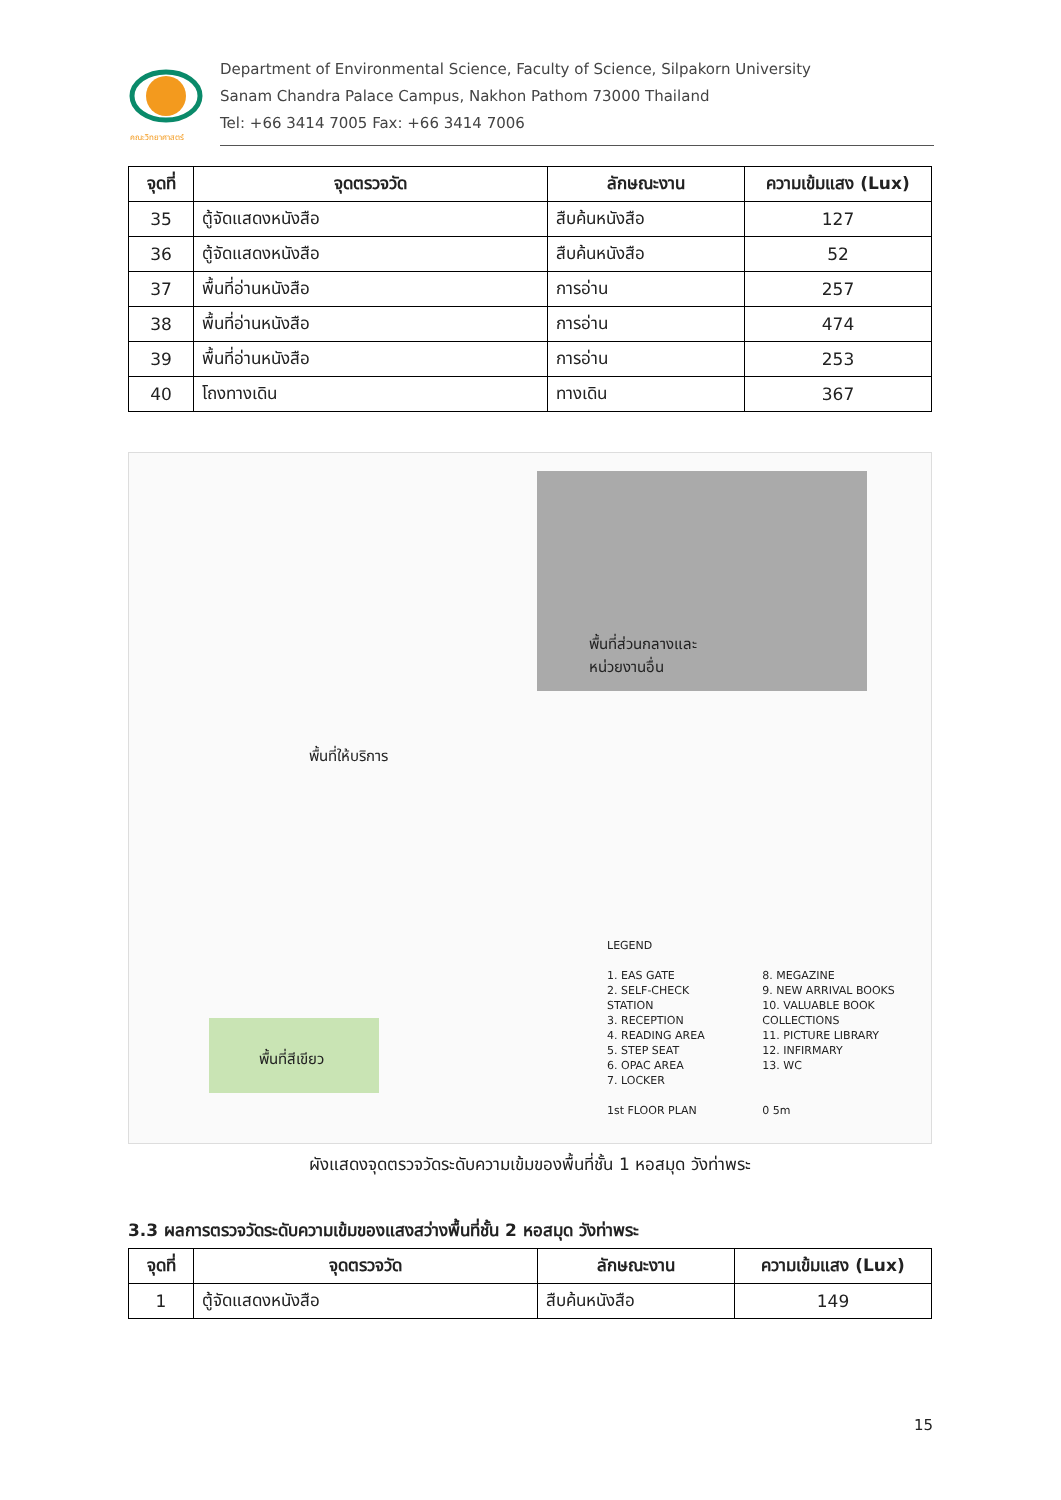คณะวิทยาศาสตร์
Department of Environmental Science, Faculty of Science, Silpakorn University
Sanam Chandra Palace Campus, Nakhon Pathom 73000 Thailand
Tel: +66 3414 7005 Fax: +66 3414 7006
| จุดที่ | จุดตรวจวัด | ลักษณะงาน | ความเข้มแสง (Lux) |
| --- | --- | --- | --- |
| 35 | ตู้จัดแสดงหนังสือ | สืบค้นหนังสือ | 127 |
| 36 | ตู้จัดแสดงหนังสือ | สืบค้นหนังสือ | 52 |
| 37 | พื้นที่อ่านหนังสือ | การอ่าน | 257 |
| 38 | พื้นที่อ่านหนังสือ | การอ่าน | 474 |
| 39 | พื้นที่อ่านหนังสือ | การอ่าน | 253 |
| 40 | โถงทางเดิน | ทางเดิน | 367 |
พื้นที่ส่วนกลางและ
หน่วยงานอื่น
พื้นที่ให้บริการ
พื้นที่สีเขียว
LEGEND
1. EAS GATE
2. SELF-CHECK STATION
3. RECEPTION
4. READING AREA
5. STEP SEAT
6. OPAC AREA
7. LOCKER
1st FLOOR PLAN
8. MEGAZINE
9. NEW ARRIVAL BOOKS
10. VALUABLE BOOK COLLECTIONS
11. PICTURE LIBRARY
12. INFIRMARY
13. WC
0 5m
ผังแสดงจุดตรวจวัดระดับความเข้มของพื้นที่ชั้น 1 หอสมุด วังท่าพระ
3.3 ผลการตรวจวัดระดับความเข้มของแสงสว่างพื้นที่ชั้น 2 หอสมุด วังท่าพระ
| จุดที่ | จุดตรวจวัด | ลักษณะงาน | ความเข้มแสง (Lux) |
| --- | --- | --- | --- |
| 1 | ตู้จัดแสดงหนังสือ | สืบค้นหนังสือ | 149 |
15